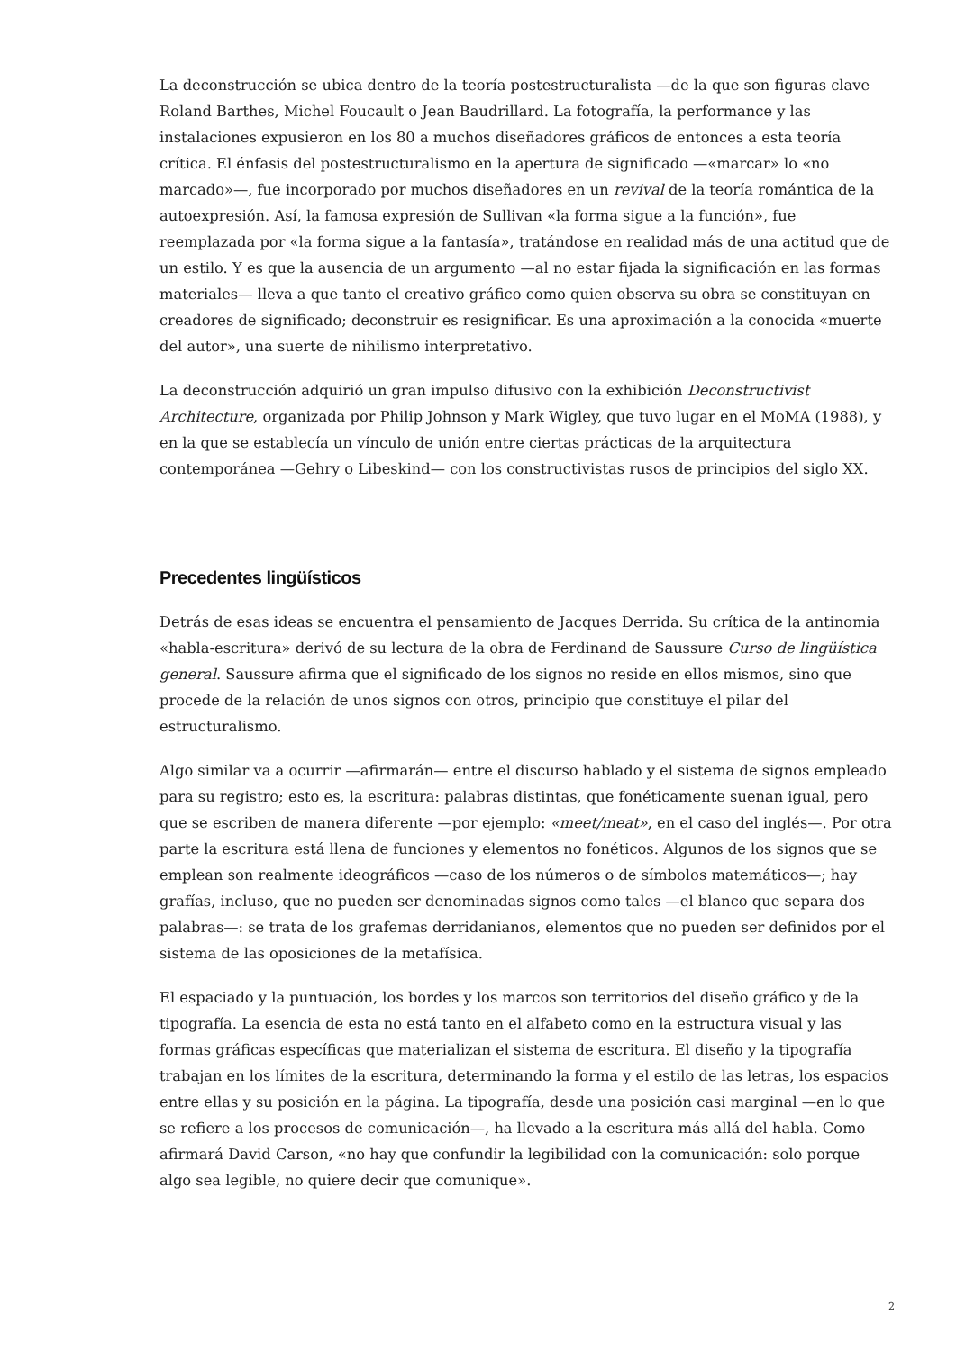La deconstrucción se ubica dentro de la teoría postestructuralista —de la que son figuras clave Roland Barthes, Michel Foucault o Jean Baudrillard. La fotografía, la performance y las instalaciones expusieron en los 80 a muchos diseñadores gráficos de entonces a esta teoría crítica. El énfasis del postestructuralismo en la apertura de significado —«marcar» lo «no marcado»—, fue incorporado por muchos diseñadores en un revival de la teoría romántica de la autoexpresión. Así, la famosa expresión de Sullivan «la forma sigue a la función», fue reemplazada por «la forma sigue a la fantasía», tratándose en realidad más de una actitud que de un estilo. Y es que la ausencia de un argumento —al no estar fijada la significación en las formas materiales— lleva a que tanto el creativo gráfico como quien observa su obra se constituyan en creadores de significado; deconstruir es resignificar. Es una aproximación a la conocida «muerte del autor», una suerte de nihilismo interpretativo.
La deconstrucción adquirió un gran impulso difusivo con la exhibición Deconstructivist Architecture, organizada por Philip Johnson y Mark Wigley, que tuvo lugar en el MoMA (1988), y en la que se establecía un vínculo de unión entre ciertas prácticas de la arquitectura contemporánea —Gehry o Libeskind— con los constructivistas rusos de principios del siglo XX.
Precedentes lingüísticos
Detrás de esas ideas se encuentra el pensamiento de Jacques Derrida. Su crítica de la antinomia «habla-escritura» derivó de su lectura de la obra de Ferdinand de Saussure Curso de lingüística general. Saussure afirma que el significado de los signos no reside en ellos mismos, sino que procede de la relación de unos signos con otros, principio que constituye el pilar del estructuralismo.
Algo similar va a ocurrir —afirmarán— entre el discurso hablado y el sistema de signos empleado para su registro; esto es, la escritura: palabras distintas, que fonéticamente suenan igual, pero que se escriben de manera diferente —por ejemplo: «meet/meat», en el caso del inglés—. Por otra parte la escritura está llena de funciones y elementos no fonéticos. Algunos de los signos que se emplean son realmente ideográficos —caso de los números o de símbolos matemáticos—; hay grafías, incluso, que no pueden ser denominadas signos como tales —el blanco que separa dos palabras—: se trata de los grafemas derridanianos, elementos que no pueden ser definidos por el sistema de las oposiciones de la metafísica.
El espaciado y la puntuación, los bordes y los marcos son territorios del diseño gráfico y de la tipografía. La esencia de esta no está tanto en el alfabeto como en la estructura visual y las formas gráficas específicas que materializan el sistema de escritura. El diseño y la tipografía trabajan en los límites de la escritura, determinando la forma y el estilo de las letras, los espacios entre ellas y su posición en la página. La tipografía, desde una posición casi marginal —en lo que se refiere a los procesos de comunicación—, ha llevado a la escritura más allá del habla. Como afirmará David Carson, «no hay que confundir la legibilidad con la comunicación: solo porque algo sea legible, no quiere decir que comunique».
2